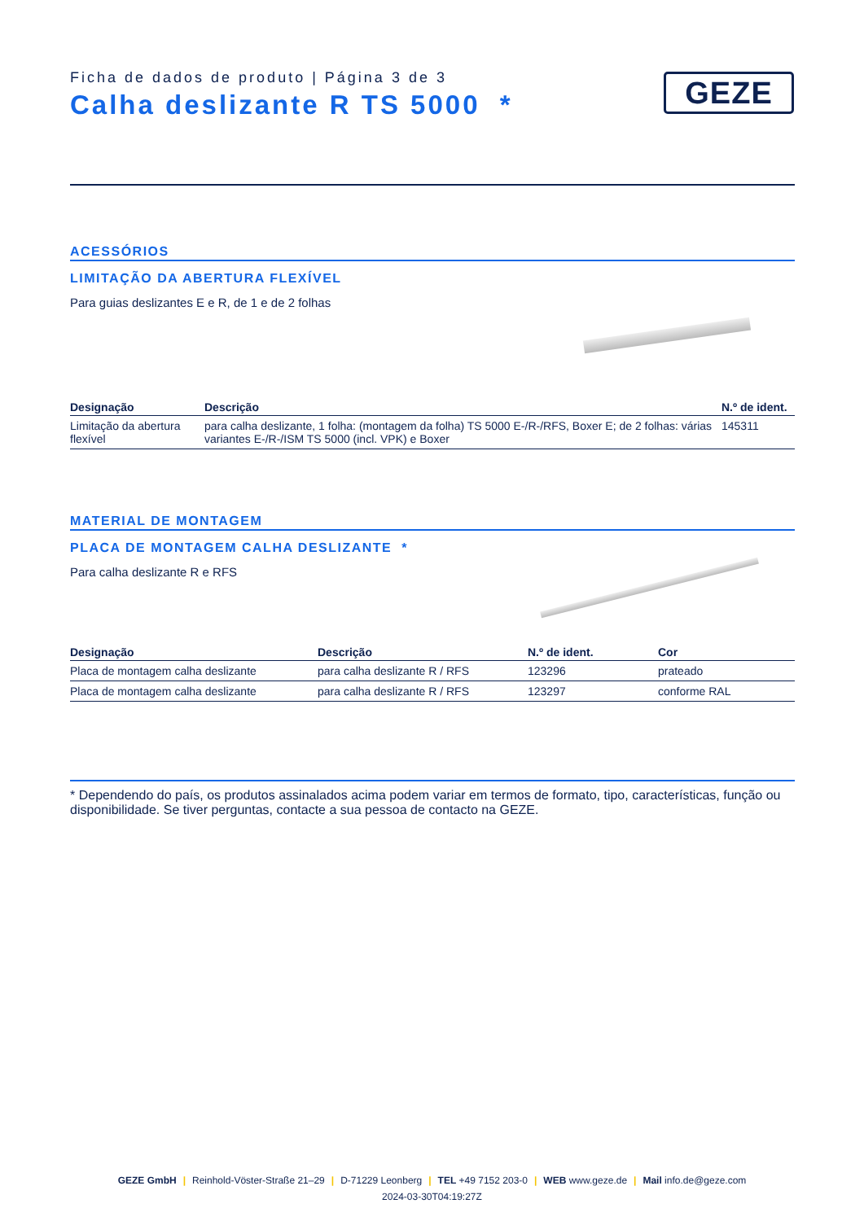Ficha de dados de produto | Página 3 de 3
Calha deslizante R TS 5000 *
GEZE
ACESSÓRIOS
LIMITAÇÃO DA ABERTURA FLEXÍVEL
Para guias deslizantes E e R, de 1 e de 2 folhas
| Designação | Descrição | N.º de ident. |
| --- | --- | --- |
| Limitação da abertura flexível | para calha deslizante, 1 folha: (montagem da folha) TS 5000 E-/R-/RFS, Boxer E; de 2 folhas: várias variantes E-/R-/ISM TS 5000 (incl. VPK) e Boxer | 145311 |
MATERIAL DE MONTAGEM
PLACA DE MONTAGEM CALHA DESLIZANTE *
Para calha deslizante R e RFS
| Designação | Descrição | N.º de ident. | Cor |
| --- | --- | --- | --- |
| Placa de montagem calha deslizante | para calha deslizante R / RFS | 123296 | prateado |
| Placa de montagem calha deslizante | para calha deslizante R / RFS | 123297 | conforme RAL |
* Dependendo do país, os produtos assinalados acima podem variar em termos de formato, tipo, características, função ou disponibilidade. Se tiver perguntas, contacte a sua pessoa de contacto na GEZE.
GEZE GmbH | Reinhold-Vöster-Straße 21–29 | D-71229 Leonberg | TEL +49 7152 203-0 | WEB www.geze.de | Mail info.de@geze.com
2024-03-30T04:19:27Z